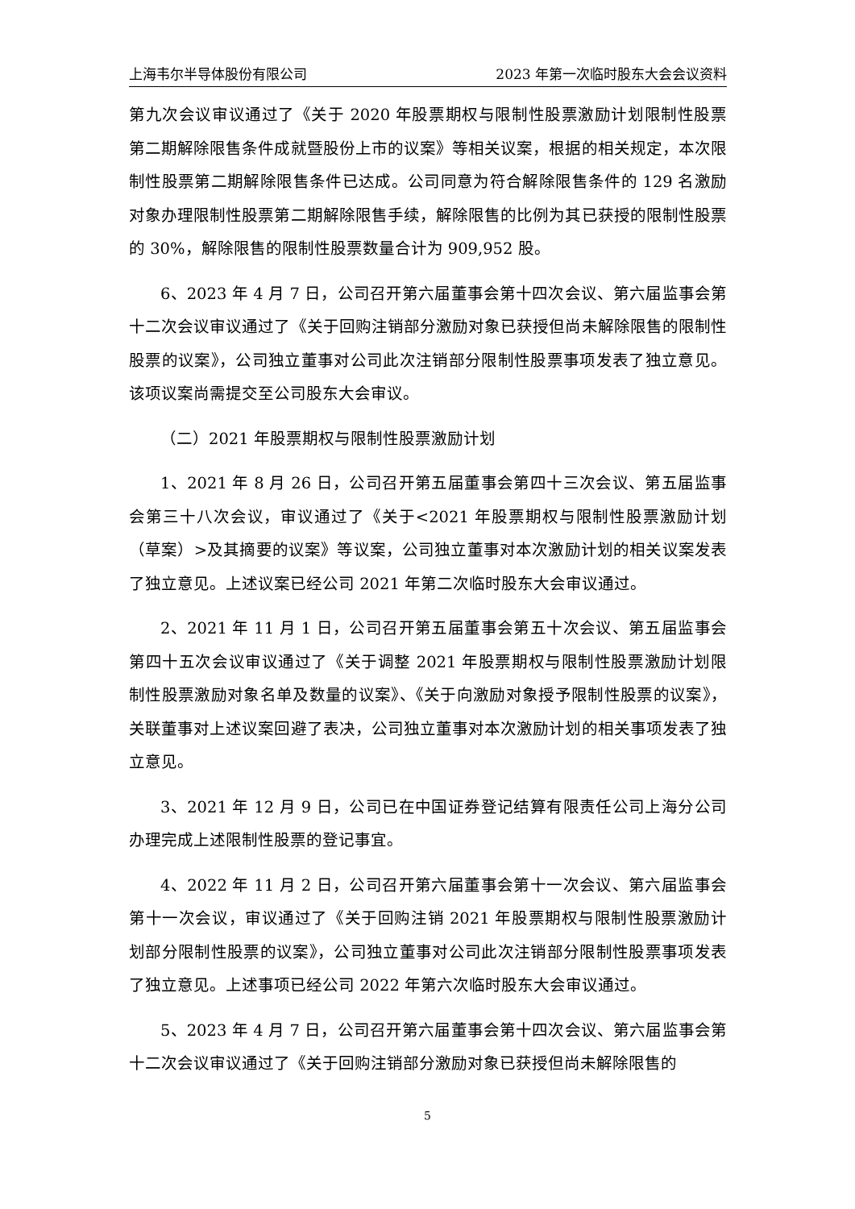上海韦尔半导体股份有限公司 2023 年第一次临时股东大会会议资料
第九次会议审议通过了《关于 2020 年股票期权与限制性股票激励计划限制性股票第二期解除限售条件成就暨股份上市的议案》等相关议案，根据的相关规定，本次限制性股票第二期解除限售条件已达成。公司同意为符合解除限售条件的 129 名激励对象办理限制性股票第二期解除限售手续，解除限售的比例为其已获授的限制性股票的 30%，解除限售的限制性股票数量合计为 909,952 股。
6、2023 年 4 月 7 日，公司召开第六届董事会第十四次会议、第六届监事会第十二次会议审议通过了《关于回购注销部分激励对象已获授但尚未解除限售的限制性股票的议案》，公司独立董事对公司此次注销部分限制性股票事项发表了独立意见。该项议案尚需提交至公司股东大会审议。
（二）2021 年股票期权与限制性股票激励计划
1、2021 年 8 月 26 日，公司召开第五届董事会第四十三次会议、第五届监事会第三十八次会议，审议通过了《关于<2021 年股票期权与限制性股票激励计划（草案）>及其摘要的议案》等议案，公司独立董事对本次激励计划的相关议案发表了独立意见。上述议案已经公司 2021 年第二次临时股东大会审议通过。
2、2021 年 11 月 1 日，公司召开第五届董事会第五十次会议、第五届监事会第四十五次会议审议通过了《关于调整 2021 年股票期权与限制性股票激励计划限制性股票激励对象名单及数量的议案》、《关于向激励对象授予限制性股票的议案》，关联董事对上述议案回避了表决，公司独立董事对本次激励计划的相关事项发表了独立意见。
3、2021 年 12 月 9 日，公司已在中国证券登记结算有限责任公司上海分公司办理完成上述限制性股票的登记事宜。
4、2022 年 11 月 2 日，公司召开第六届董事会第十一次会议、第六届监事会第十一次会议，审议通过了《关于回购注销 2021 年股票期权与限制性股票激励计划部分限制性股票的议案》，公司独立董事对公司此次注销部分限制性股票事项发表了独立意见。上述事项已经公司 2022 年第六次临时股东大会审议通过。
5、2023 年 4 月 7 日，公司召开第六届董事会第十四次会议、第六届监事会第十二次会议审议通过了《关于回购注销部分激励对象已获授但尚未解除限售的
5